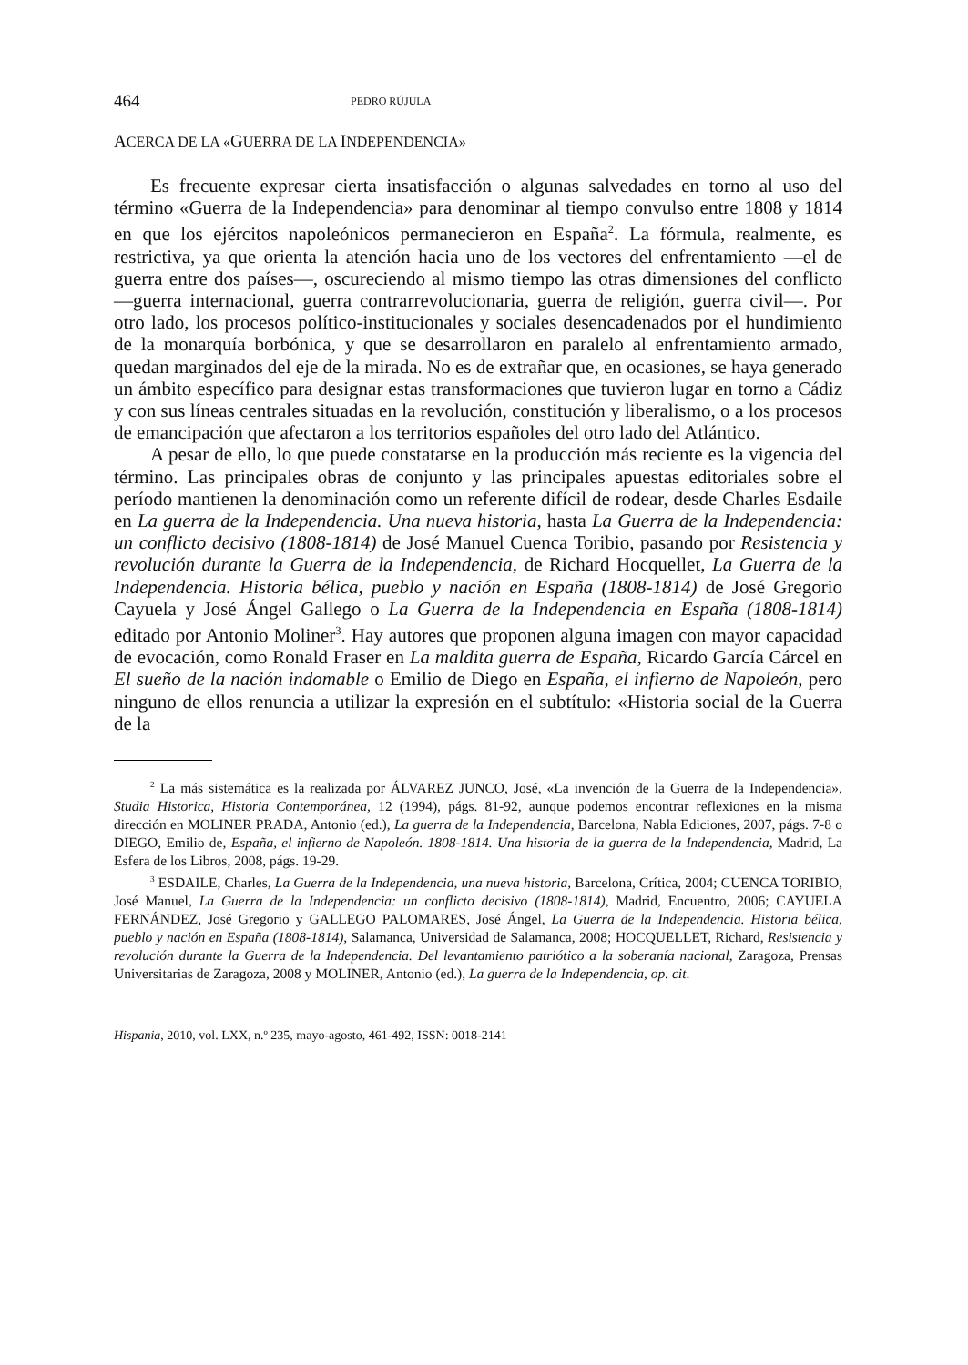464 PEDRO RÚJULA
ACERCA DE LA «GUERRA DE LA INDEPENDENCIA»
Es frecuente expresar cierta insatisfacción o algunas salvedades en torno al uso del término «Guerra de la Independencia» para denominar al tiempo convulso entre 1808 y 1814 en que los ejércitos napoleónicos permanecieron en España<sup>2</sup>. La fórmula, realmente, es restrictiva, ya que orienta la atención hacia uno de los vectores del enfrentamiento —el de guerra entre dos países—, oscureciendo al mismo tiempo las otras dimensiones del conflicto —guerra internacional, guerra contrarrevolucionaria, guerra de religión, guerra civil—. Por otro lado, los procesos político-institucionales y sociales desencadenados por el hundimiento de la monarquía borbónica, y que se desarrollaron en paralelo al enfrentamiento armado, quedan marginados del eje de la mirada. No es de extrañar que, en ocasiones, se haya generado un ámbito específico para designar estas transformaciones que tuvieron lugar en torno a Cádiz y con sus líneas centrales situadas en la revolución, constitución y liberalismo, o a los procesos de emancipación que afectaron a los territorios españoles del otro lado del Atlántico.
A pesar de ello, lo que puede constatarse en la producción más reciente es la vigencia del término. Las principales obras de conjunto y las principales apuestas editoriales sobre el período mantienen la denominación como un referente difícil de rodear, desde Charles Esdaile en La guerra de la Independencia. Una nueva historia, hasta La Guerra de la Independencia: un conflicto decisivo (1808-1814) de José Manuel Cuenca Toribio, pasando por Resistencia y revolución durante la Guerra de la Independencia, de Richard Hocquellet, La Guerra de la Independencia. Historia bélica, pueblo y nación en España (1808-1814) de José Gregorio Cayuela y José Ángel Gallego o La Guerra de la Independencia en España (1808-1814) editado por Antonio Moliner<sup>3</sup>. Hay autores que proponen alguna imagen con mayor capacidad de evocación, como Ronald Fraser en La maldita guerra de España, Ricardo García Cárcel en El sueño de la nación indomable o Emilio de Diego en España, el infierno de Napoleón, pero ninguno de ellos renuncia a utilizar la expresión en el subtítulo: «Historia social de la Guerra de la
<sup>2</sup> La más sistemática es la realizada por ÁLVAREZ JUNCO, José, «La invención de la Guerra de la Independencia», Studia Historica, Historia Contemporánea, 12 (1994), págs. 81-92, aunque podemos encontrar reflexiones en la misma dirección en MOLINER PRADA, Antonio (ed.), La guerra de la Independencia, Barcelona, Nabla Ediciones, 2007, págs. 7-8 o DIEGO, Emilio de, España, el infierno de Napoleón. 1808-1814. Una historia de la guerra de la Independencia, Madrid, La Esfera de los Libros, 2008, págs. 19-29.
<sup>3</sup> ESDAILE, Charles, La Guerra de la Independencia, una nueva historia, Barcelona, Crítica, 2004; CUENCA TORIBIO, José Manuel, La Guerra de la Independencia: un conflicto decisivo (1808-1814), Madrid, Encuentro, 2006; CAYUELA FERNÁNDEZ, José Gregorio y GALLEGO PALOMARES, José Ángel, La Guerra de la Independencia. Historia bélica, pueblo y nación en España (1808-1814), Salamanca, Universidad de Salamanca, 2008; HOCQUELLET, Richard, Resistencia y revolución durante la Guerra de la Independencia. Del levantamiento patriótico a la soberanía nacional, Zaragoza, Prensas Universitarias de Zaragoza, 2008 y MOLINER, Antonio (ed.), La guerra de la Independencia, op. cit.
Hispania, 2010, vol. LXX, n.º 235, mayo-agosto, 461-492, ISSN: 0018-2141